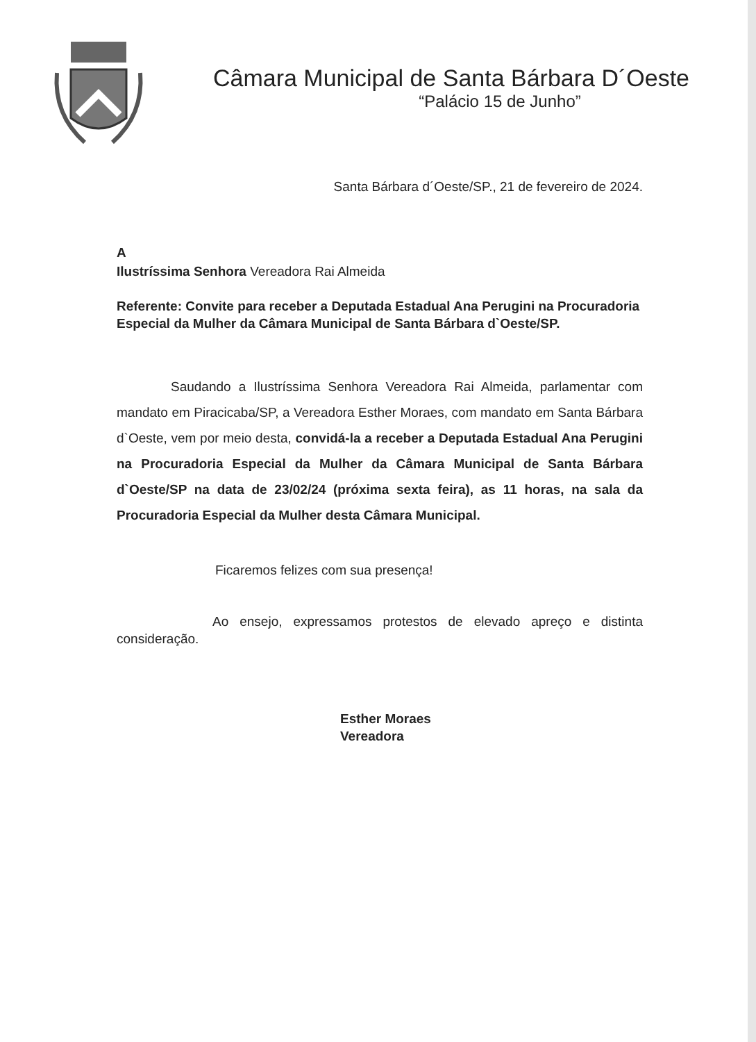Câmara Municipal de Santa Bárbara D´Oeste
“Palácio 15 de Junho”
Santa Bárbara d´Oeste/SP., 21 de fevereiro de 2024.
A
Ilustríssima Senhora Vereadora Rai Almeida
Referente: Convite para receber a Deputada Estadual Ana Perugini na Procuradoria Especial da Mulher da Câmara Municipal de Santa Bárbara d`Oeste/SP.
Saudando a Ilustríssima Senhora Vereadora Rai Almeida, parlamentar com mandato em Piracicaba/SP, a Vereadora Esther Moraes, com mandato em Santa Bárbara d`Oeste, vem por meio desta, convidá-la a receber a Deputada Estadual Ana Perugini na Procuradoria Especial da Mulher da Câmara Municipal de Santa Bárbara d`Oeste/SP na data de 23/02/24 (próxima sexta feira), as 11 horas, na sala da Procuradoria Especial da Mulher desta Câmara Municipal.
Ficaremos felizes com sua presença!
Ao ensejo, expressamos protestos de elevado apreço e distinta consideração.
Esther Moraes
Vereadora